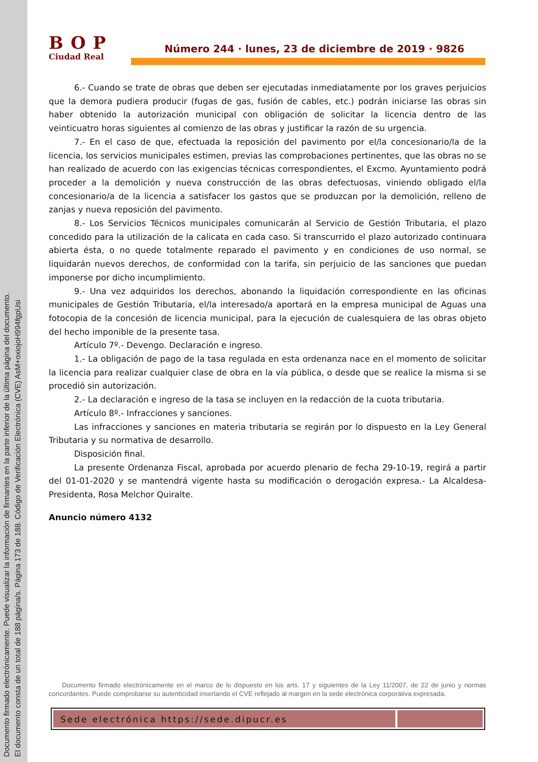Documento firmado electrónicamente. Puede visualizar la información de firmantes en la parte inferior de la última página del documento.
El documento consta de un total de 188 página/s. Página 173 de 188. Código de Verificación Electrónica (CVE) AsM+oxiojoH994fgpUsi
BOP
Ciudad Real
Número 244 · lunes, 23 de diciembre de 2019 · 9826
6.- Cuando se trate de obras que deben ser ejecutadas inmediatamente por los graves perjuicios que la demora pudiera producir (fugas de gas, fusión de cables, etc.) podrán iniciarse las obras sin haber obtenido la autorización municipal con obligación de solicitar la licencia dentro de las veinticuatro horas siguientes al comienzo de las obras y justificar la razón de su urgencia.
7.- En el caso de que, efectuada la reposición del pavimento por el/la concesionario/la de la licencia, los servicios municipales estimen, previas las comprobaciones pertinentes, que las obras no se han realizado de acuerdo con las exigencias técnicas correspondientes, el Excmo. Ayuntamiento podrá proceder a la demolición y nueva construcción de las obras defectuosas, viniendo obligado el/la concesionario/a de la licencia a satisfacer los gastos que se produzcan por la demolición, relleno de zanjas y nueva reposición del pavimento.
8.- Los Servicios Técnicos municipales comunicarán al Servicio de Gestión Tributaria, el plazo concedido para la utilización de la calicata en cada caso. Si transcurrido el plazo autorizado continuara abierta ésta, o no quede totalmente reparado el pavimento y en condiciones de uso normal, se liquidarán nuevos derechos, de conformidad con la tarifa, sin perjuicio de las sanciones que puedan imponerse por dicho incumplimiento.
9.- Una vez adquiridos los derechos, abonando la liquidación correspondiente en las oficinas municipales de Gestión Tributaria, el/la interesado/a aportará en la empresa municipal de Aguas una fotocopia de la concesión de licencia municipal, para la ejecución de cualesquiera de las obras objeto del hecho imponible de la presente tasa.
Artículo 7º.- Devengo. Declaración e ingreso.
1.- La obligación de pago de la tasa regulada en esta ordenanza nace en el momento de solicitar la licencia para realizar cualquier clase de obra en la vía pública, o desde que se realice la misma si se procedió sin autorización.
2.- La declaración e ingreso de la tasa se incluyen en la redacción de la cuota tributaria.
Artículo 8º.- Infracciones y sanciones.
Las infracciones y sanciones en materia tributaria se regirán por lo dispuesto en la Ley General Tributaria y su normativa de desarrollo.
Disposición final.
La presente Ordenanza Fiscal, aprobada por acuerdo plenario de fecha 29-10-19, regirá a partir del 01-01-2020 y se mantendrá vigente hasta su modificación o derogación expresa.- La Alcaldesa-Presidenta, Rosa Melchor Quiralte.
Anuncio número 4132
Documento firmado electrónicamente en el marco de lo dispuesto en los arts. 17 y siguientes de la Ley 11/2007, de 22 de junio y normas concordantes. Puede comprobarse su autenticidad insertando el CVE reflejado al margen en la sede electrónica corporativa expresada.
Sede electrónica https://sede.dipucr.es